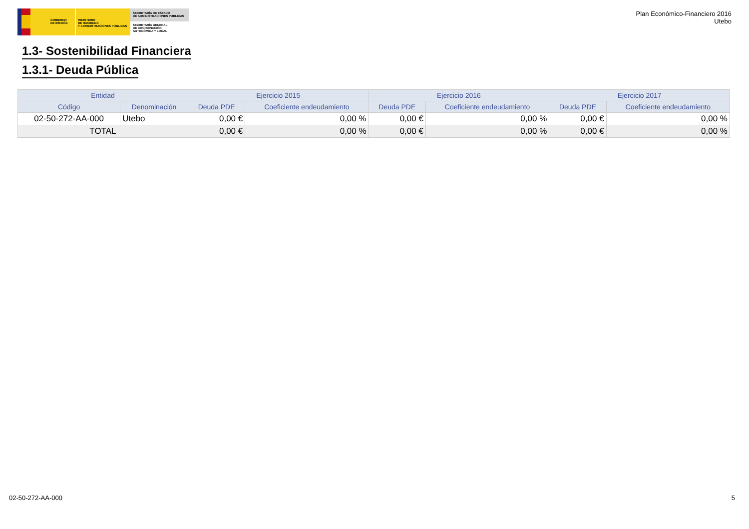GOBIERNO
DE ESPAÑA
MINISTERIO
DE HACIENDA
Y ADMINISTRACIONES PÚBLICAS
SECRETARÍA DE ESTADO
DE ADMINISTRACIONES PÚBLICAS
SECRETARÍA GENERAL
DE COORDINACIÓN
AUTONÓMICA Y LOCAL
Plan Económico-Financiero 2016
Utebo
1.3- Sostenibilidad Financiera
1.3.1- Deuda Pública
| Entidad | | Ejercicio 2015 | | Ejercicio 2016 | | Ejercicio 2017 | |
| --- | --- | --- | --- | --- | --- | --- | --- |
| Código | Denominación | Deuda PDE | Coeficiente endeudamiento | Deuda PDE | Coeficiente endeudamiento | Deuda PDE | Coeficiente endeudamiento |
| 02-50-272-AA-000 | Utebo | 0,00 € | 0,00 % | 0,00 € | 0,00 % | 0,00 € | 0,00 % |
| TOTAL | | 0,00 € | 0,00 % | 0,00 € | 0,00 % | 0,00 € | 0,00 % |
02-50-272-AA-000 5